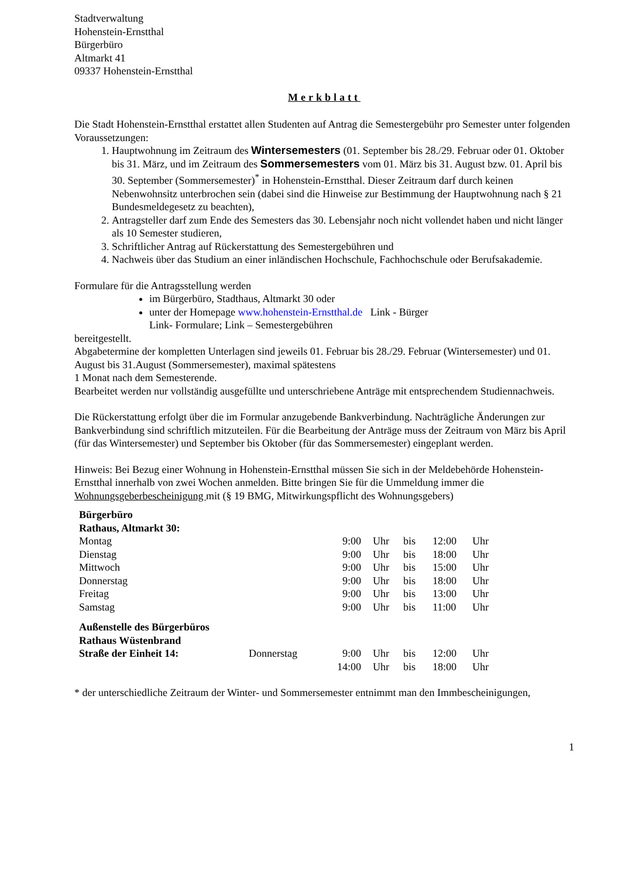Stadtverwaltung
Hohenstein-Ernstthal
Bürgerbüro
Altmarkt 41
09337 Hohenstein-Ernstthal
Merkblatt
Die Stadt Hohenstein-Ernstthal erstattet allen Studenten auf Antrag die Semestergebühr pro Semester unter folgenden Voraussetzungen:
1. Hauptwohnung im Zeitraum des Wintersemesters (01. September bis 28./29. Februar oder 01. Oktober bis 31. März, und im Zeitraum des Sommersemesters vom 01. März bis 31. August bzw. 01. April bis 30. September (Sommersemester)<sup>*</sup> in Hohenstein-Ernstthal. Dieser Zeitraum darf durch keinen Nebenwohnsitz unterbrochen sein (dabei sind die Hinweise zur Bestimmung der Hauptwohnung nach § 21 Bundesmeldegesetz zu beachten),
2. Antragsteller darf zum Ende des Semesters das 30. Lebensjahr noch nicht vollendet haben und nicht länger als 10 Semester studieren,
3. Schriftlicher Antrag auf Rückerstattung des Semestergebühren und
4. Nachweis über das Studium an einer inländischen Hochschule, Fachhochschule oder Berufsakademie.
Formulare für die Antragsstellung werden
im Bürgerbüro, Stadthaus, Altmarkt 30 oder
unter der Homepage www.hohenstein-Ernstthal.de Link - Bürger
Link- Formulare; Link – Semestergebühren
bereitgestellt.
Abgabetermine der kompletten Unterlagen sind jeweils 01. Februar bis 28./29. Februar (Wintersemester) und 01. August bis 31.August (Sommersemester), maximal spätestens
1 Monat nach dem Semesterende.
Bearbeitet werden nur vollständig ausgefüllte und unterschriebene Anträge mit entsprechendem Studiennachweis.
Die Rückerstattung erfolgt über die im Formular anzugebende Bankverbindung. Nachträgliche Änderungen zur Bankverbindung sind schriftlich mitzuteilen. Für die Bearbeitung der Anträge muss der Zeitraum von März bis April (für das Wintersemester) und September bis Oktober (für das Sommersemester) eingeplant werden.
Hinweis: Bei Bezug einer Wohnung in Hohenstein-Ernstthal müssen Sie sich in der Meldebehörde Hohenstein-Ernstthal innerhalb von zwei Wochen anmelden. Bitte bringen Sie für die Ummeldung immer die Wohnungsgeberbescheinigung mit (§ 19 BMG, Mitwirkungspflicht des Wohnungsgebers)
| Bürgerbüro Rathaus, Altmarkt 30: | | | | | | |
| Montag | | 9:00 | Uhr | bis | 12:00 | Uhr |
| Dienstag | | 9:00 | Uhr | bis | 18:00 | Uhr |
| Mittwoch | | 9:00 | Uhr | bis | 15:00 | Uhr |
| Donnerstag | | 9:00 | Uhr | bis | 18:00 | Uhr |
| Freitag | | 9:00 | Uhr | bis | 13:00 | Uhr |
| Samstag | | 9:00 | Uhr | bis | 11:00 | Uhr |
| Außenstelle des Bürgerbüros Rathaus Wüstenbrand | | | | | | |
| Straße der Einheit 14: | Donnerstag | 9:00 | Uhr | bis | 12:00 | Uhr |
| | | 14:00 | Uhr | bis | 18:00 | Uhr |
* der unterschiedliche Zeitraum der Winter- und Sommersemester entnimmt man den Immbescheinigungen,
1